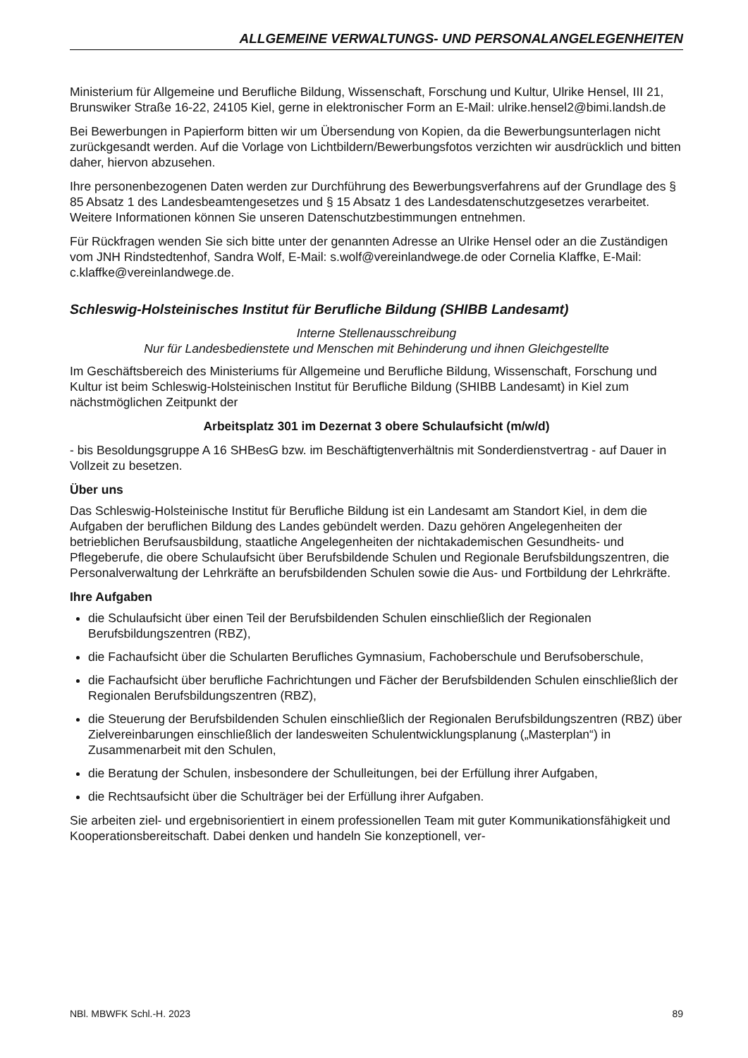ALLGEMEINE VERWALTUNGS- UND PERSONALANGELEGENHEITEN
Ministerium für Allgemeine und Berufliche Bildung, Wissenschaft, Forschung und Kultur, Ulrike Hensel, III 21, Brunswiker Straße 16-22, 24105 Kiel, gerne in elektronischer Form an E-Mail: ulrike.hensel2@bimi.landsh.de
Bei Bewerbungen in Papierform bitten wir um Übersendung von Kopien, da die Bewerbungsunterlagen nicht zurückgesandt werden. Auf die Vorlage von Lichtbildern/Bewerbungsfotos verzichten wir ausdrücklich und bitten daher, hiervon abzusehen.
Ihre personenbezogenen Daten werden zur Durchführung des Bewerbungsverfahrens auf der Grundlage des § 85 Absatz 1 des Landesbeamtengesetzes und § 15 Absatz 1 des Landesdatenschutzgesetzes verarbeitet. Weitere Informationen können Sie unseren Datenschutzbestimmungen entnehmen.
Für Rückfragen wenden Sie sich bitte unter der genannten Adresse an Ulrike Hensel oder an die Zuständigen vom JNH Rindstedtenhof, Sandra Wolf, E-Mail: s.wolf@vereinlandwege.de oder Cornelia Klaffke, E-Mail: c.klaffke@vereinlandwege.de.
Schleswig-Holsteinisches Institut für Berufliche Bildung (SHIBB Landesamt)
Interne Stellenausschreibung
Nur für Landesbedienstete und Menschen mit Behinderung und ihnen Gleichgestellte
Im Geschäftsbereich des Ministeriums für Allgemeine und Berufliche Bildung, Wissenschaft, Forschung und Kultur ist beim Schleswig-Holsteinischen Institut für Berufliche Bildung (SHIBB Landesamt) in Kiel zum nächstmöglichen Zeitpunkt der
Arbeitsplatz 301 im Dezernat 3 obere Schulaufsicht (m/w/d)
- bis Besoldungsgruppe A 16 SHBesG bzw. im Beschäftigtenverhältnis mit Sonderdienstvertrag - auf Dauer in Vollzeit zu besetzen.
Über uns
Das Schleswig-Holsteinische Institut für Berufliche Bildung ist ein Landesamt am Standort Kiel, in dem die Aufgaben der beruflichen Bildung des Landes gebündelt werden. Dazu gehören Angelegenheiten der betrieblichen Berufsausbildung, staatliche Angelegenheiten der nichtakademischen Gesundheits- und Pflegeberufe, die obere Schulaufsicht über Berufsbildende Schulen und Regionale Berufsbildungszentren, die Personalverwaltung der Lehrkräfte an berufsbildenden Schulen sowie die Aus- und Fortbildung der Lehrkräfte.
Ihre Aufgaben
die Schulaufsicht über einen Teil der Berufsbildenden Schulen einschließlich der Regionalen Berufsbildungszentren (RBZ),
die Fachaufsicht über die Schularten Berufliches Gymnasium, Fachoberschule und Berufsoberschule,
die Fachaufsicht über berufliche Fachrichtungen und Fächer der Berufsbildenden Schulen einschließlich der Regionalen Berufsbildungszentren (RBZ),
die Steuerung der Berufsbildenden Schulen einschließlich der Regionalen Berufsbildungszentren (RBZ) über Zielvereinbarungen einschließlich der landesweiten Schulentwicklungsplanung („Masterplan“) in Zusammenarbeit mit den Schulen,
die Beratung der Schulen, insbesondere der Schulleitungen, bei der Erfüllung ihrer Aufgaben,
die Rechtsaufsicht über die Schulträger bei der Erfüllung ihrer Aufgaben.
Sie arbeiten ziel- und ergebnisorientiert in einem professionellen Team mit guter Kommunikationsfähigkeit und Kooperationsbereitschaft. Dabei denken und handeln Sie konzeptionell, ver-
NBl. MBWFK Schl.-H. 2023 89